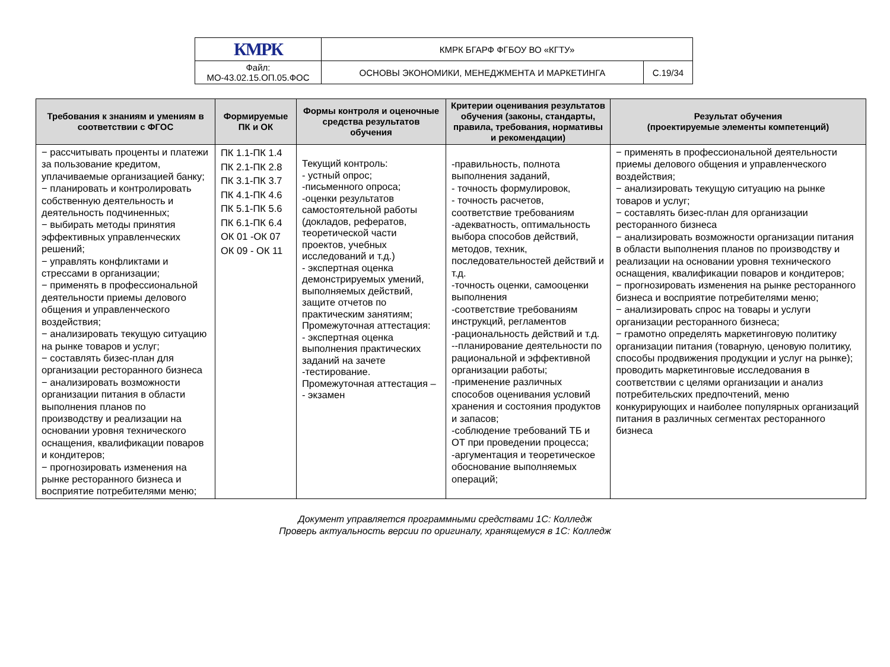| КМРК | КМРК БГАРФ ФГБОУ ВО «КГТУ» | |
| Файл: МО-43.02.15.ОП.05.ФОС | ОСНОВЫ ЭКОНОМИКИ, МЕНЕДЖМЕНТА И МАРКЕТИНГА | С.19/34 |
| Требования к знаниям и умениям в соответствии с ФГОС | Формируемые ПК и ОК | Формы контроля и оценочные средства результатов обучения | Критерии оценивания результатов обучения (законы, стандарты, правила, требования, нормативы и рекомендации) | Результат обучения (проектируемые элементы компетенций) |
| --- | --- | --- | --- | --- |
| − рассчитывать проценты и платежи за пользование кредитом, уплачиваемые организацией банку; − планировать и контролировать собственную деятельность и деятельность подчиненных; − выбирать методы принятия эффективных управленческих решений; − управлять конфликтами и стрессами в организации; − применять в профессиональной деятельности приемы делового общения и управленческого воздействия; − анализировать текущую ситуацию на рынке товаров и услуг; − составлять бизес-план для организации ресторанного бизнеса − анализировать возможности организации питания в области выполнения планов по производству и реализации на основании уровня технического оснащения, квалификации поваров и кондитеров; − прогнозировать изменения на рынке ресторанного бизнеса и восприятие потребителями меню; | ПК 1.1-ПК 1.4 ПК 2.1-ПК 2.8 ПК 3.1-ПК 3.7 ПК 4.1-ПК 4.6 ПК 5.1-ПК 5.6 ПК 6.1-ПК 6.4 ОК 01 -ОК 07 ОК 09 - ОК 11 | Текущий контроль: - устный опрос; -письменного опроса; -оценки результатов самостоятельной работы (докладов, рефератов, теоретической части проектов, учебных исследований и т.д.) - экспертная оценка демонстрируемых умений, выполняемых действий, защите отчетов по практическим занятиям; Промежуточная аттестация: - экспертная оценка выполнения практических заданий на зачете -тестирование. Промежуточная аттестация – - экзамен | -правильность, полнота выполнения заданий, - точность формулировок, - точность расчетов, соответствие требованиям -адекватность, оптимальность выбора способов действий, методов, техник, последовательностей действий и т.д. -точность оценки, самооценки выполнения -соответствие требованиям инструкций, регламентов -рациональность действий и т.д. --планирование деятельности по рациональной и эффективной организации работы; -применение различных способов оценивания условий хранения и состояния продуктов и запасов; -соблюдение требований ТБ и ОТ при проведении процесса; -аргументация и теоретическое обоснование выполняемых операций; | − применять в профессиональной деятельности приемы делового общения и управленческого воздействия; − анализировать текущую ситуацию на рынке товаров и услуг; − составлять бизес-план для организации ресторанного бизнеса − анализировать возможности организации питания в области выполнения планов по производству и реализации на основании уровня технического оснащения, квалификации поваров и кондитеров; − прогнозировать изменения на рынке ресторанного бизнеса и восприятие потребителями меню; − анализировать спрос на товары и услуги организации ресторанного бизнеса; − грамотно определять маркетинговую политику организации питания (товарную, ценовую политику, способы продвижения продукции и услуг на рынке); проводить маркетинговые исследования в соответствии с целями организации и анализ потребительских предпочтений, меню конкурирующих и наиболее популярных организаций питания в различных сегментах ресторанного бизнеса |
Документ управляется программными средствами 1С: Колледж
Проверь актуальность версии по оригиналу, хранящемуся в 1С: Колледж